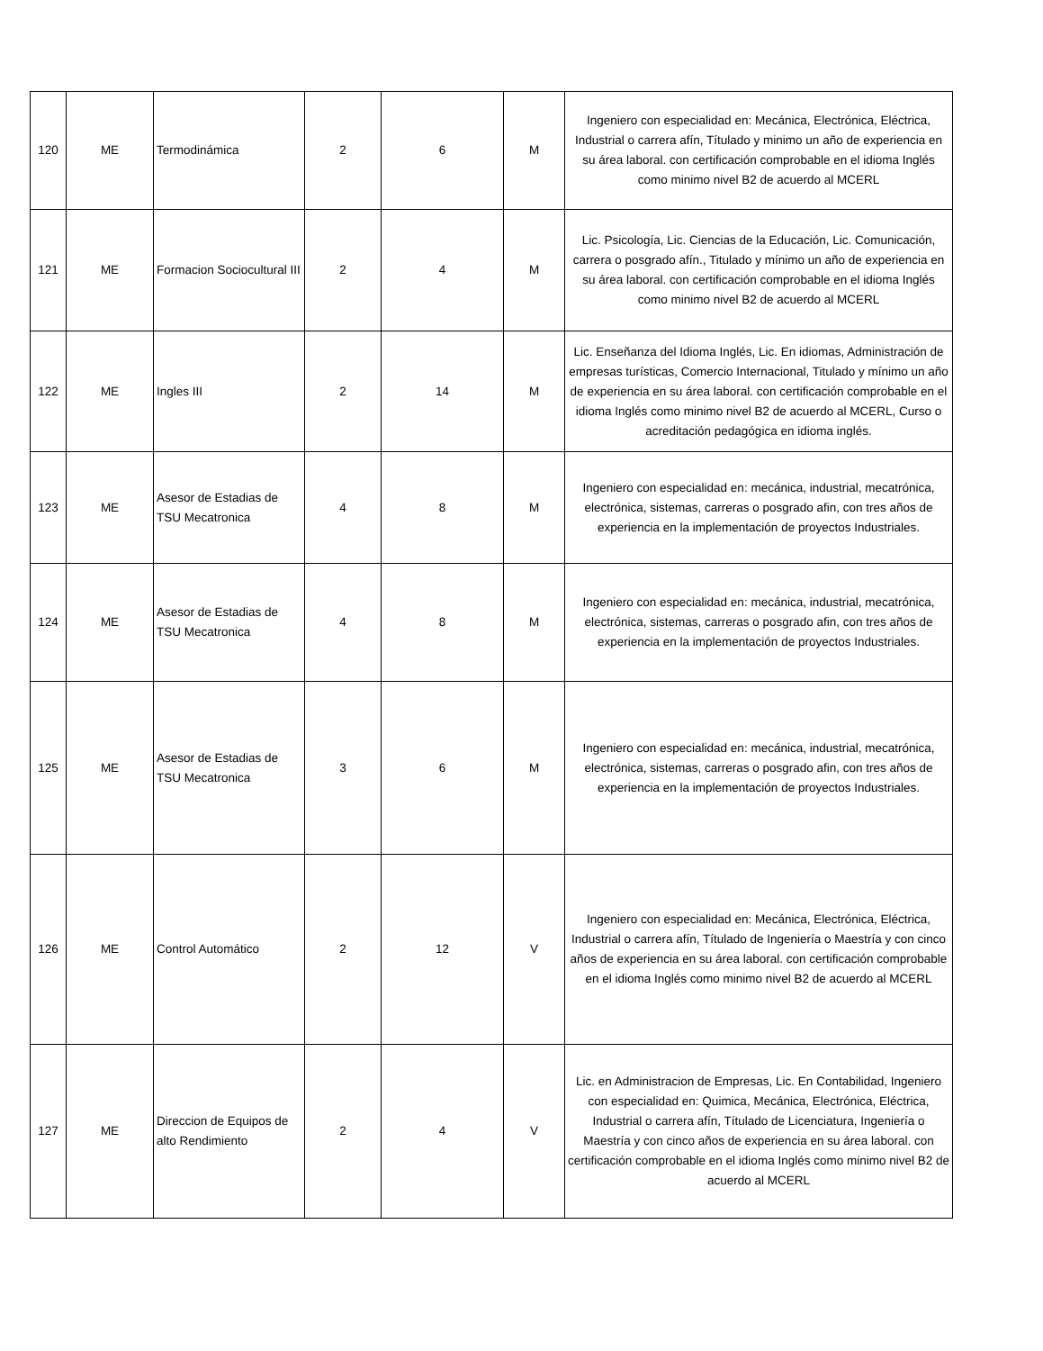| 120 | ME | Termodinámica | 2 | 6 | M | Ingeniero con especialidad en: Mecánica, Electrónica, Eléctrica, Industrial o carrera afín, Títulado y minimo un año de experiencia en su área laboral. con certificación comprobable en el idioma Inglés como minimo nivel B2 de acuerdo al MCERL |
| 121 | ME | Formacion Sociocultural III | 2 | 4 | M | Lic. Psicología, Lic. Ciencias de la Educación, Lic. Comunicación, carrera o posgrado afín., Titulado y mínimo un año de experiencia en su área laboral. con certificación comprobable en el idioma Inglés como minimo nivel B2 de acuerdo al MCERL |
| 122 | ME | Ingles III | 2 | 14 | M | Lic. Enseñanza del Idioma Inglés, Lic. En idiomas, Administración de empresas turísticas, Comercio Internacional, Titulado y mínimo un año de experiencia en su área laboral. con certificación comprobable en el idioma Inglés como minimo nivel B2 de acuerdo al MCERL, Curso o acreditación pedagógica en idioma inglés. |
| 123 | ME | Asesor de Estadias de TSU Mecatronica | 4 | 8 | M | Ingeniero con especialidad en: mecánica, industrial, mecatrónica, electrónica, sistemas, carreras o posgrado afin, con tres años de experiencia en la implementación de proyectos Industriales. |
| 124 | ME | Asesor de Estadias de TSU Mecatronica | 4 | 8 | M | Ingeniero con especialidad en: mecánica, industrial, mecatrónica, electrónica, sistemas, carreras o posgrado afin, con tres años de experiencia en la implementación de proyectos Industriales. |
| 125 | ME | Asesor de Estadias de TSU Mecatronica | 3 | 6 | M | Ingeniero con especialidad en: mecánica, industrial, mecatrónica, electrónica, sistemas, carreras o posgrado afin, con tres años de experiencia en la implementación de proyectos Industriales. |
| 126 | ME | Control Automático | 2 | 12 | V | Ingeniero con especialidad en: Mecánica, Electrónica, Eléctrica, Industrial o carrera afín, Títulado de Ingeniería o Maestría y con cinco años de experiencia en su área laboral. con certificación comprobable en el idioma Inglés como minimo nivel B2 de acuerdo al MCERL |
| 127 | ME | Direccion de Equipos de alto Rendimiento | 2 | 4 | V | Lic. en Administracion de Empresas, Lic. En Contabilidad, Ingeniero con especialidad en: Quimica, Mecánica, Electrónica, Eléctrica, Industrial o carrera afín, Títulado de Licenciatura, Ingeniería o Maestría y con cinco años de experiencia en su área laboral. con certificación comprobable en el idioma Inglés como minimo nivel B2 de acuerdo al MCERL |